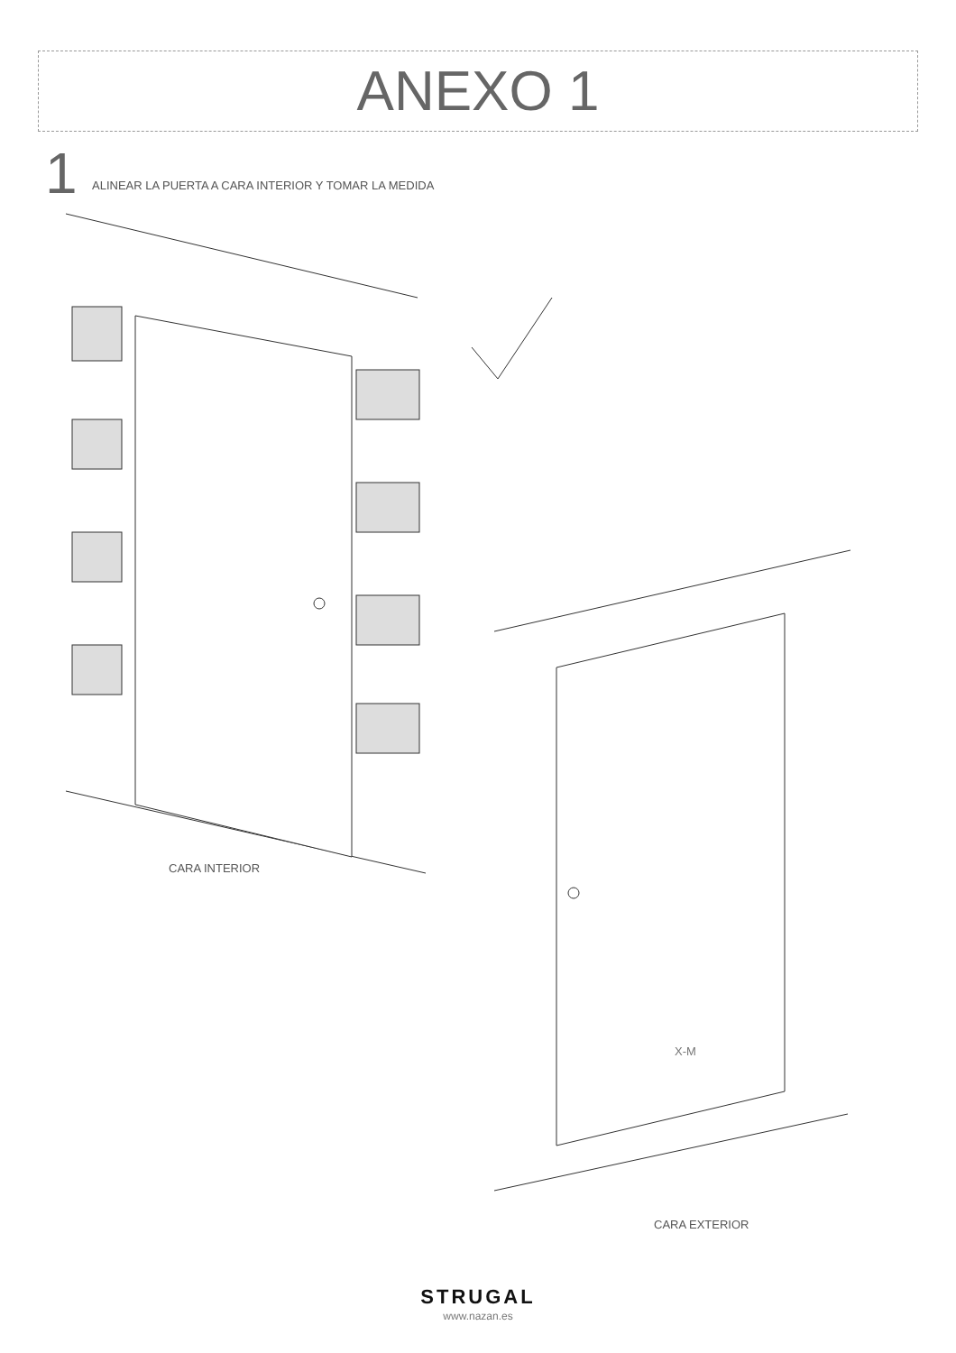X-M
ANEXO 1
1
ALINEAR LA PUERTA A CARA INTERIOR Y TOMAR LA MEDIDA
CARA INTERIOR
CARA EXTERIOR
STRUGAL
www.nazan.es